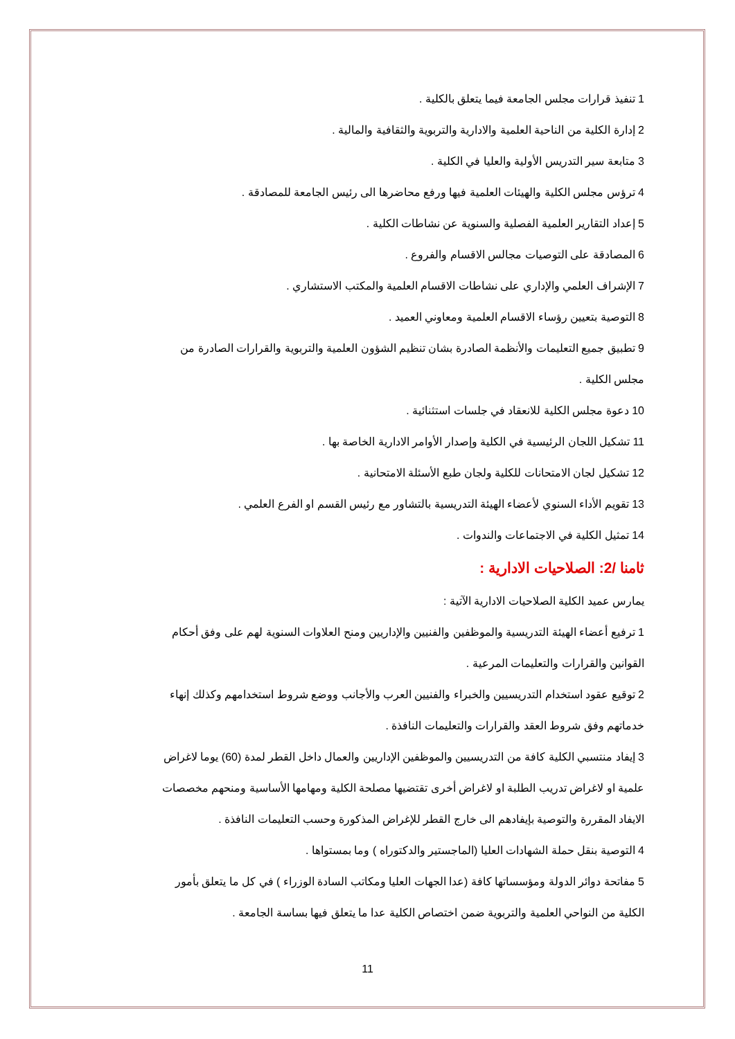1 تنفيذ قرارات مجلس الجامعة فيما يتعلق بالكلية .
2 إدارة الكلية من الناحية العلمية والادارية والتربوية والثقافية والمالية .
3 متابعة سير التدريس الأولية والعليا في الكلية .
4 ترؤس مجلس الكلية والهيئات العلمية فيها ورفع محاضرها الى رئيس الجامعة للمصادقة .
5 إعداد التقارير العلمية الفصلية والسنوية عن نشاطات الكلية .
6 المصادقة على التوصيات مجالس الاقسام والفروع .
7 الإشراف العلمي والإداري على نشاطات الاقسام العلمية والمكتب الاستشاري .
8 التوصية بتعيين رؤساء الاقسام العلمية ومعاوني العميد .
9 تطبيق جميع التعليمات والأنظمة الصادرة بشان تنظيم الشؤون العلمية والتربوية والقرارات الصادرة من مجلس الكلية .
10 دعوة مجلس الكلية للانعقاد في جلسات استثنائية .
11 تشكيل اللجان الرئيسية في الكلية وإصدار الأوامر الادارية الخاصة بها .
12 تشكيل لجان الامتحانات للكلية ولجان طبع الأسئلة الامتحانية .
13 تقويم الأداء السنوي لأعضاء الهيئة التدريسية بالتشاور مع رئيس القسم او الفرع العلمي .
14 تمثيل الكلية في الاجتماعات والندوات .
ثامنا /2: الصلاحيات الادارية :
يمارس عميد الكلية الصلاحيات الادارية الآتية :
1 ترفيع أعضاء الهيئة التدريسية والموظفين والفنيين والإداريين ومنح العلاوات السنوية لهم على وفق أحكام القوانين والقرارات والتعليمات المرعية .
2 توقيع عقود استخدام التدريسيين والخبراء والفنيين العرب والأجانب ووضع شروط استخدامهم وكذلك إنهاء خدماتهم وفق شروط العقد والقرارات والتعليمات النافذة .
3 إيفاد منتسبي الكلية كافة من التدريسيين والموظفين الإداريين والعمال داخل القطر لمدة (60) يوما لاغراض علمية او لاغراض تدريب الطلبة او لاغراض أخرى تقتضيها مصلحة الكلية ومهامها الأساسية ومنحهم مخصصات الايفاد المقررة والتوصية بإيفادهم الى خارج القطر للإغراض المذكورة وحسب التعليمات النافذة .
4 التوصية بنقل حملة الشهادات العليا (الماجستير والدكتوراه ) وما بمستواها .
5 مفاتحة دوائر الدولة ومؤسساتها كافة (عدا الجهات العليا ومكاتب السادة الوزراء ) في كل ما يتعلق بأمور الكلية من النواحي العلمية والتربوية ضمن اختصاص الكلية عدا ما يتعلق فيها بساسة الجامعة .
11